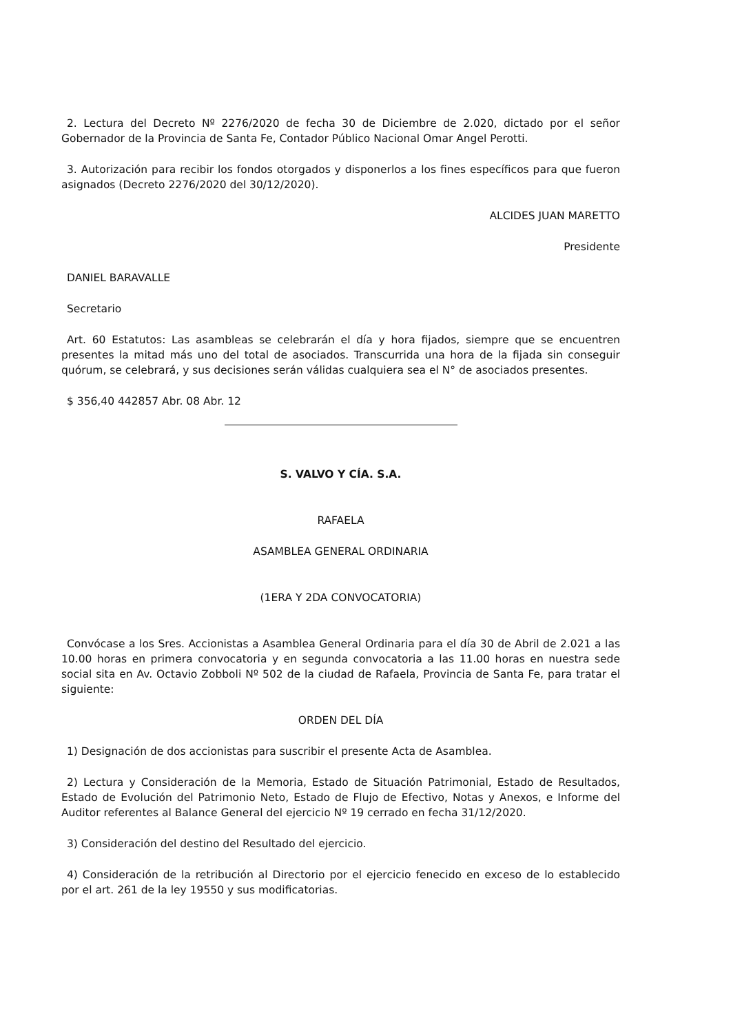2. Lectura del Decreto Nº 2276/2020 de fecha 30 de Diciembre de 2.020, dictado por el señor Gobernador de la Provincia de Santa Fe, Contador Público Nacional Omar Angel Perotti.
3. Autorización para recibir los fondos otorgados y disponerlos a los fines específicos para que fueron asignados (Decreto 2276/2020 del 30/12/2020).
ALCIDES JUAN MARETTO
Presidente
DANIEL BARAVALLE
Secretario
Art. 60 Estatutos: Las asambleas se celebrarán el día y hora fijados, siempre que se encuentren presentes la mitad más uno del total de asociados. Transcurrida una hora de la fijada sin conseguir quórum, se celebrará, y sus decisiones serán válidas cualquiera sea el N° de asociados presentes.
$ 356,40 442857 Abr. 08 Abr. 12
S. VALVO Y CÍA. S.A.
RAFAELA
ASAMBLEA GENERAL ORDINARIA
(1ERA Y 2DA CONVOCATORIA)
Convócase a los Sres. Accionistas a Asamblea General Ordinaria para el día 30 de Abril de 2.021 a las 10.00 horas en primera convocatoria y en segunda convocatoria a las 11.00 horas en nuestra sede social sita en Av. Octavio Zobboli Nº 502 de la ciudad de Rafaela, Provincia de Santa Fe, para tratar el siguiente:
ORDEN DEL DÍA
1) Designación de dos accionistas para suscribir el presente Acta de Asamblea.
2) Lectura y Consideración de la Memoria, Estado de Situación Patrimonial, Estado de Resultados, Estado de Evolución del Patrimonio Neto, Estado de Flujo de Efectivo, Notas y Anexos, e Informe del Auditor referentes al Balance General del ejercicio Nº 19 cerrado en fecha 31/12/2020.
3) Consideración del destino del Resultado del ejercicio.
4) Consideración de la retribución al Directorio por el ejercicio fenecido en exceso de lo establecido por el art. 261 de la ley 19550 y sus modificatorias.